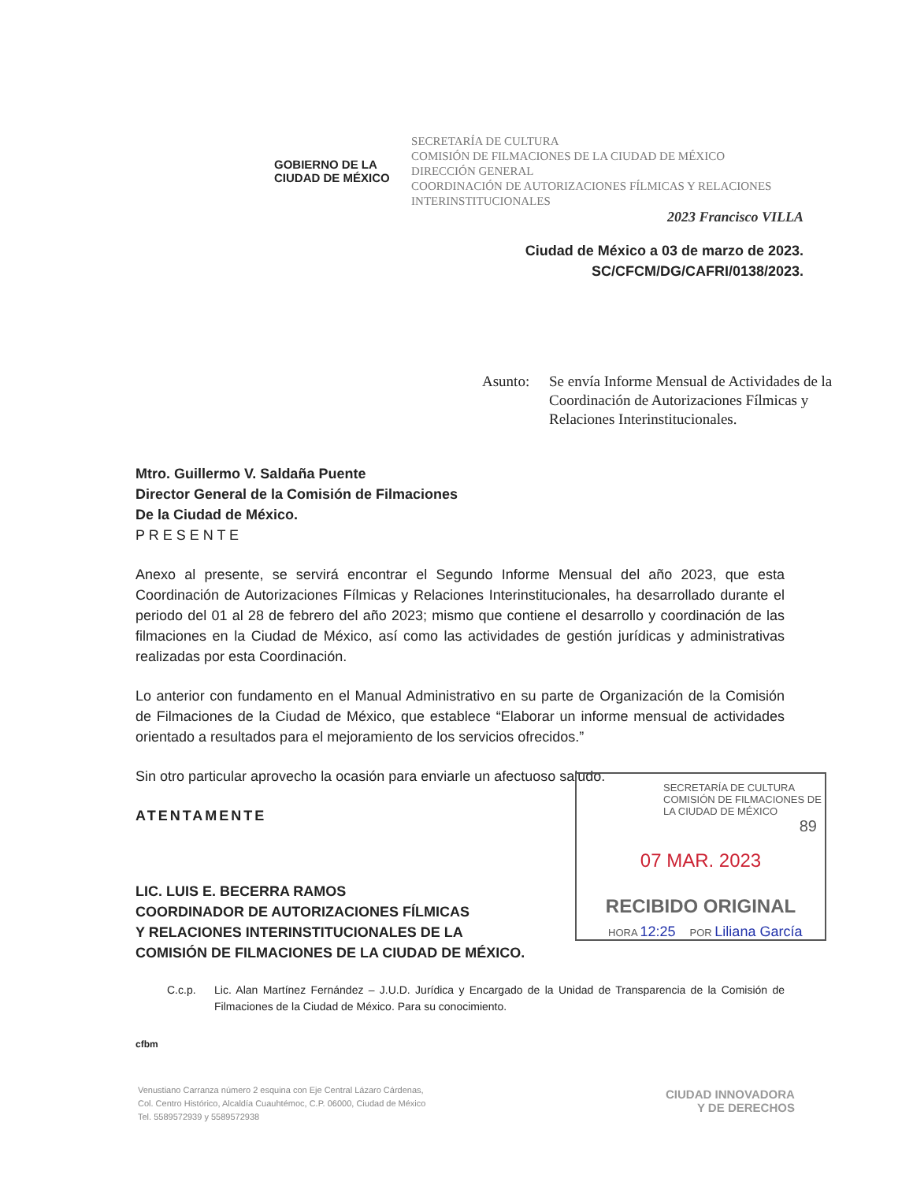GOBIERNO DE LA
CIUDAD DE MÉXICO
SECRETARÍA DE CULTURA
COMISIÓN DE FILMACIONES DE LA CIUDAD DE MÉXICO
DIRECCIÓN GENERAL
COORDINACIÓN DE AUTORIZACIONES FÍLMICAS Y RELACIONES INTERINSTITUCIONALES
2023 Francisco VILLA
Ciudad de México a 03 de marzo de 2023.
SC/CFCM/DG/CAFRI/0138/2023.
Asunto: Se envía Informe Mensual de Actividades de la Coordinación de Autorizaciones Fílmicas y Relaciones Interinstitucionales.
Mtro. Guillermo V. Saldaña Puente
Director General de la Comisión de Filmaciones
De la Ciudad de México.
P R E S E N T E
Anexo al presente, se servirá encontrar el Segundo Informe Mensual del año 2023, que esta Coordinación de Autorizaciones Fílmicas y Relaciones Interinstitucionales, ha desarrollado durante el periodo del 01 al 28 de febrero del año 2023; mismo que contiene el desarrollo y coordinación de las filmaciones en la Ciudad de México, así como las actividades de gestión jurídicas y administrativas realizadas por esta Coordinación.
Lo anterior con fundamento en el Manual Administrativo en su parte de Organización de la Comisión de Filmaciones de la Ciudad de México, que establece “Elaborar un informe mensual de actividades orientado a resultados para el mejoramiento de los servicios ofrecidos.”
Sin otro particular aprovecho la ocasión para enviarle un afectuoso saludo.
ATENTAMENTE
LIC. LUIS E. BECERRA RAMOS
COORDINADOR DE AUTORIZACIONES FÍLMICAS
Y RELACIONES INTERINSTITUCIONALES DE LA
COMISIÓN DE FILMACIONES DE LA CIUDAD DE MÉXICO.
C.c.p. Lic. Alan Martínez Fernández – J.U.D. Jurídica y Encargado de la Unidad de Transparencia de la Comisión de Filmaciones de la Ciudad de México. Para su conocimiento.
cfbm
SECRETARÍA DE CULTURA COMISIÓN DE FILMACIONES DE LA CIUDAD DE MÉXICO
89
07 MAR. 2023
RECIBIDO ORIGINAL
HORA 12:25 POR Liliana García
Venustiano Carranza número 2 esquina con Eje Central Lázaro Cárdenas,
Col. Centro Histórico, Alcaldía Cuauhtémoc, C.P. 06000, Ciudad de México
Tel. 5589572939 y 5589572938
CIUDAD INNOVADORA
Y DE DERECHOS